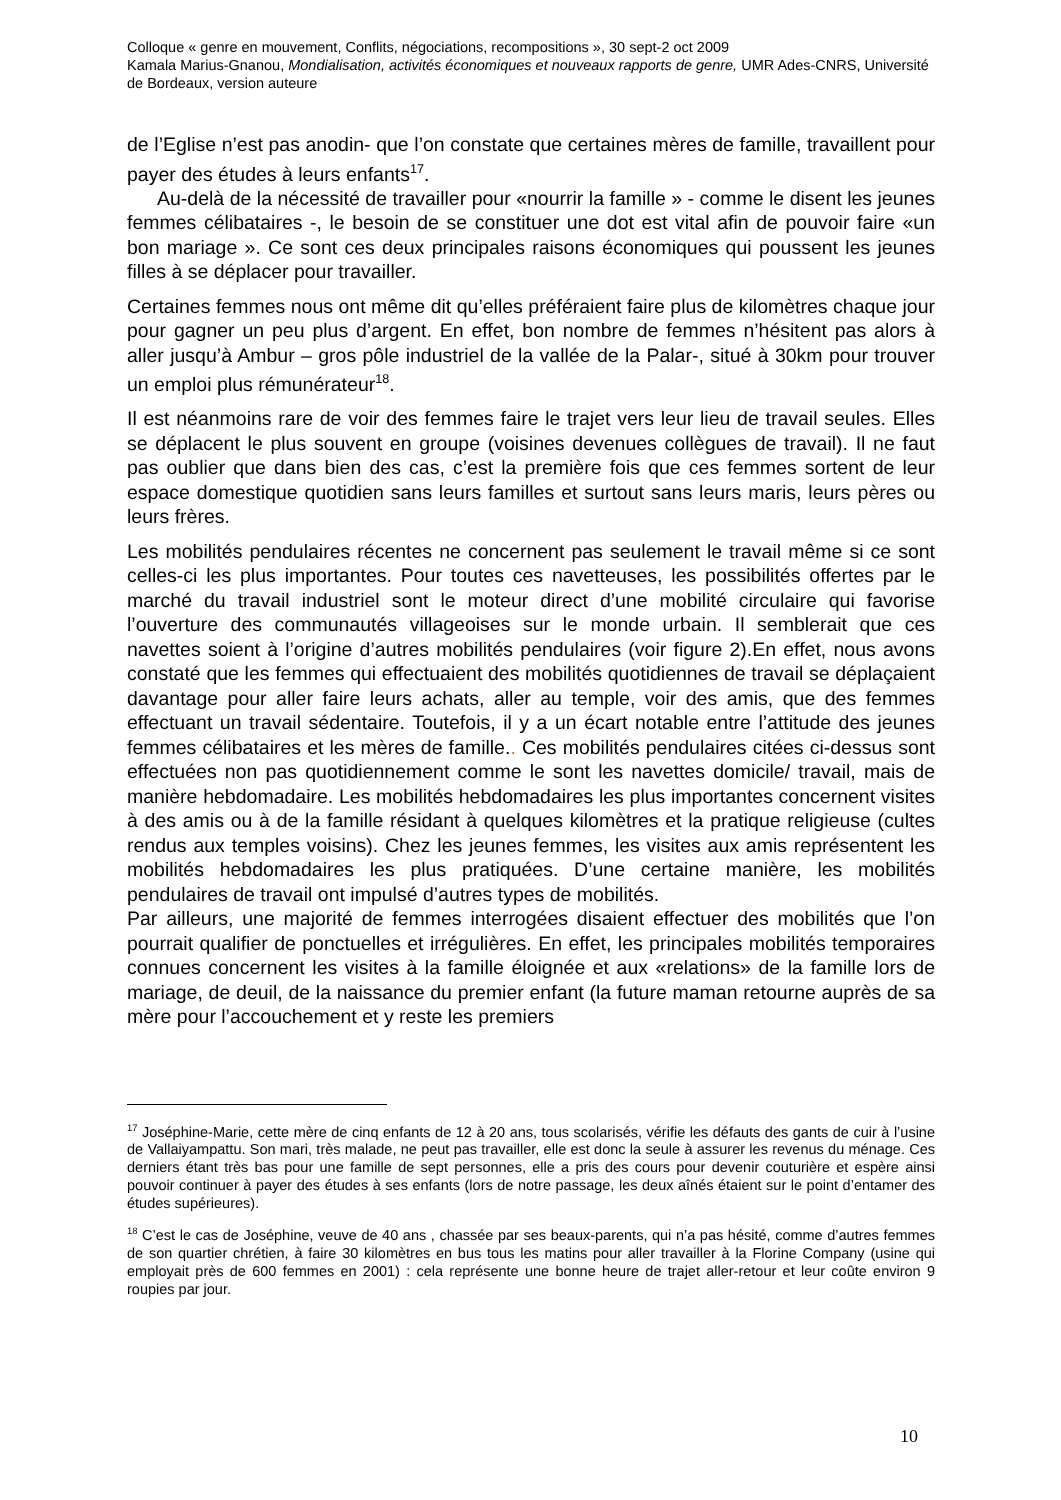Colloque « genre en mouvement, Conflits, négociations, recompositions », 30 sept-2 oct 2009
Kamala Marius-Gnanou, Mondialisation, activités économiques et nouveaux rapports de genre, UMR Ades-CNRS, Université de Bordeaux, version auteure
de l’Eglise n’est pas anodin- que l’on constate que certaines mères de famille, travaillent pour payer des études à leurs enfants<sup>17</sup>.
Au-delà de la nécessité de travailler pour «nourrir la famille » - comme le disent les jeunes femmes célibataires -, le besoin de se constituer une dot est vital afin de pouvoir faire «un bon mariage ». Ce sont ces deux principales raisons économiques qui poussent les jeunes filles à se déplacer pour travailler.
Certaines femmes nous ont même dit qu’elles préféraient faire plus de kilomètres chaque jour pour gagner un peu plus d’argent. En effet, bon nombre de femmes n’hésitent pas alors à aller jusqu’à Ambur – gros pôle industriel de la vallée de la Palar-, situé à 30km pour trouver un emploi plus rémunérateur<sup>18</sup>.
Il est néanmoins rare de voir des femmes faire le trajet vers leur lieu de travail seules. Elles se déplacent le plus souvent en groupe (voisines devenues collègues de travail). Il ne faut pas oublier que dans bien des cas, c’est la première fois que ces femmes sortent de leur espace domestique quotidien sans leurs familles et surtout sans leurs maris, leurs pères ou leurs frères.
Les mobilités pendulaires récentes ne concernent pas seulement le travail même si ce sont celles-ci les plus importantes. Pour toutes ces navetteuses, les possibilités offertes par le marché du travail industriel sont le moteur direct d’une mobilité circulaire qui favorise l’ouverture des communautés villageoises sur le monde urbain. Il semblerait que ces navettes soient à l’origine d’autres mobilités pendulaires (voir figure 2).En effet, nous avons constaté que les femmes qui effectuaient des mobilités quotidiennes de travail se déplaçaient davantage pour aller faire leurs achats, aller au temple, voir des amis, que des femmes effectuant un travail sédentaire. Toutefois, il y a un écart notable entre l’attitude des jeunes femmes célibataires et les mères de famille.. Ces mobilités pendulaires citées ci-dessus sont effectuées non pas quotidiennement comme le sont les navettes domicile/ travail, mais de manière hebdomadaire. Les mobilités hebdomadaires les plus importantes concernent visites à des amis ou à de la famille résidant à quelques kilomètres et la pratique religieuse (cultes rendus aux temples voisins). Chez les jeunes femmes, les visites aux amis représentent les mobilités hebdomadaires les plus pratiquées. D’une certaine manière, les mobilités pendulaires de travail ont impulsé d’autres types de mobilités.
Par ailleurs, une majorité de femmes interrogées disaient effectuer des mobilités que l’on pourrait qualifier de ponctuelles et irrégulières. En effet, les principales mobilités temporaires connues concernent les visites à la famille éloignée et aux «relations» de la famille lors de mariage, de deuil, de la naissance du premier enfant (la future maman retourne auprès de sa mère pour l’accouchement et y reste les premiers
<sup>17</sup> Joséphine-Marie, cette mère de cinq enfants de 12 à 20 ans, tous scolarisés, vérifie les défauts des gants de cuir à l’usine de Vallaiyampattu. Son mari, très malade, ne peut pas travailler, elle est donc la seule à assurer les revenus du ménage. Ces derniers étant très bas pour une famille de sept personnes, elle a pris des cours pour devenir couturière et espère ainsi pouvoir continuer à payer des études à ses enfants (lors de notre passage, les deux aînés étaient sur le point d’entamer des études supérieures).
<sup>18</sup> C’est le cas de Joséphine, veuve de 40 ans , chassée par ses beaux-parents, qui n’a pas hésité, comme d’autres femmes de son quartier chrétien, à faire 30 kilomètres en bus tous les matins pour aller travailler à la Florine Company (usine qui employait près de 600 femmes en 2001) : cela représente une bonne heure de trajet aller-retour et leur coûte environ 9 roupies par jour.
10